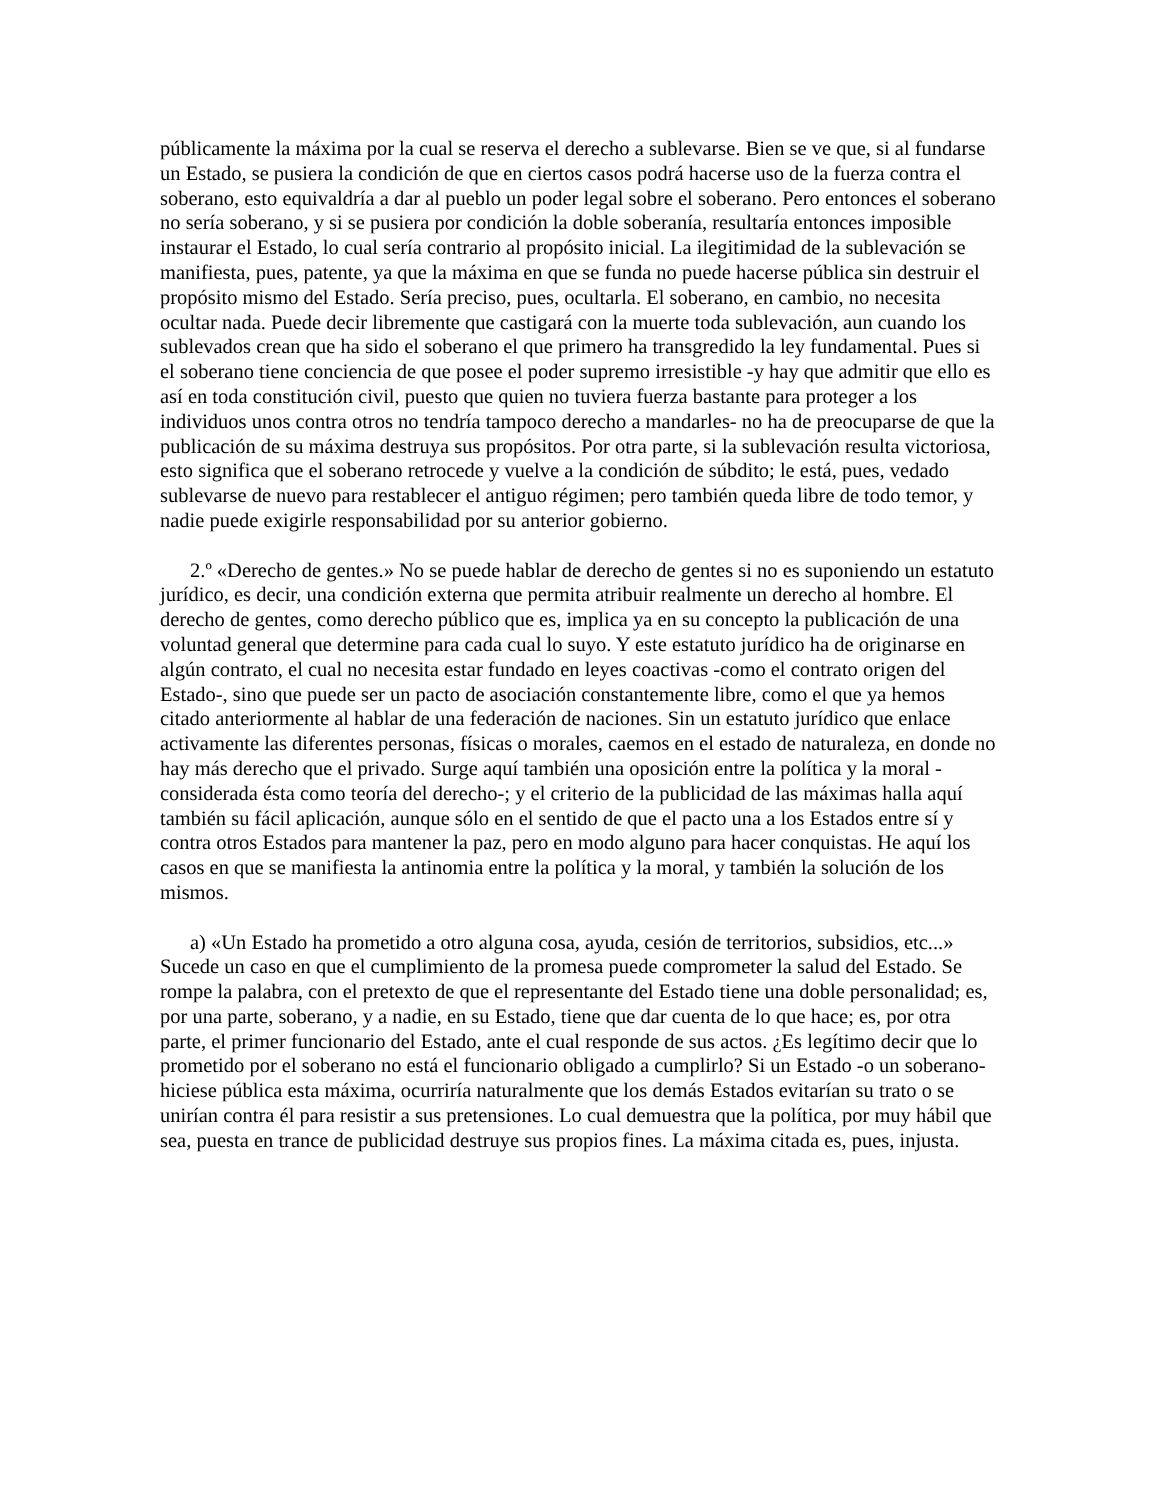públicamente la máxima por la cual se reserva el derecho a sublevarse. Bien se ve que, si al fundarse un Estado, se pusiera la condición de que en ciertos casos podrá hacerse uso de la fuerza contra el soberano, esto equivaldría a dar al pueblo un poder legal sobre el soberano. Pero entonces el soberano no sería soberano, y si se pusiera por condición la doble soberanía, resultaría entonces imposible instaurar el Estado, lo cual sería contrario al propósito inicial. La ilegitimidad de la sublevación se manifiesta, pues, patente, ya que la máxima en que se funda no puede hacerse pública sin destruir el propósito mismo del Estado. Sería preciso, pues, ocultarla. El soberano, en cambio, no necesita ocultar nada. Puede decir libremente que castigará con la muerte toda sublevación, aun cuando los sublevados crean que ha sido el soberano el que primero ha transgredido la ley fundamental. Pues si el soberano tiene conciencia de que posee el poder supremo irresistible -y hay que admitir que ello es así en toda constitución civil, puesto que quien no tuviera fuerza bastante para proteger a los individuos unos contra otros no tendría tampoco derecho a mandarles- no ha de preocuparse de que la publicación de su máxima destruya sus propósitos. Por otra parte, si la sublevación resulta victoriosa, esto significa que el soberano retrocede y vuelve a la condición de súbdito; le está, pues, vedado sublevarse de nuevo para restablecer el antiguo régimen; pero también queda libre de todo temor, y nadie puede exigirle responsabilidad por su anterior gobierno.
2.º «Derecho de gentes.» No se puede hablar de derecho de gentes si no es suponiendo un estatuto jurídico, es decir, una condición externa que permita atribuir realmente un derecho al hombre. El derecho de gentes, como derecho público que es, implica ya en su concepto la publicación de una voluntad general que determine para cada cual lo suyo. Y este estatuto jurídico ha de originarse en algún contrato, el cual no necesita estar fundado en leyes coactivas -como el contrato origen del Estado-, sino que puede ser un pacto de asociación constantemente libre, como el que ya hemos citado anteriormente al hablar de una federación de naciones. Sin un estatuto jurídico que enlace activamente las diferentes personas, físicas o morales, caemos en el estado de naturaleza, en donde no hay más derecho que el privado. Surge aquí también una oposición entre la política y la moral -considerada ésta como teoría del derecho-; y el criterio de la publicidad de las máximas halla aquí también su fácil aplicación, aunque sólo en el sentido de que el pacto una a los Estados entre sí y contra otros Estados para mantener la paz, pero en modo alguno para hacer conquistas. He aquí los casos en que se manifiesta la antinomia entre la política y la moral, y también la solución de los mismos.
a) «Un Estado ha prometido a otro alguna cosa, ayuda, cesión de territorios, subsidios, etc...» Sucede un caso en que el cumplimiento de la promesa puede comprometer la salud del Estado. Se rompe la palabra, con el pretexto de que el representante del Estado tiene una doble personalidad; es, por una parte, soberano, y a nadie, en su Estado, tiene que dar cuenta de lo que hace; es, por otra parte, el primer funcionario del Estado, ante el cual responde de sus actos. ¿Es legítimo decir que lo prometido por el soberano no está el funcionario obligado a cumplirlo? Si un Estado -o un soberano- hiciese pública esta máxima, ocurriría naturalmente que los demás Estados evitarían su trato o se unirían contra él para resistir a sus pretensiones. Lo cual demuestra que la política, por muy hábil que sea, puesta en trance de publicidad destruye sus propios fines. La máxima citada es, pues, injusta.